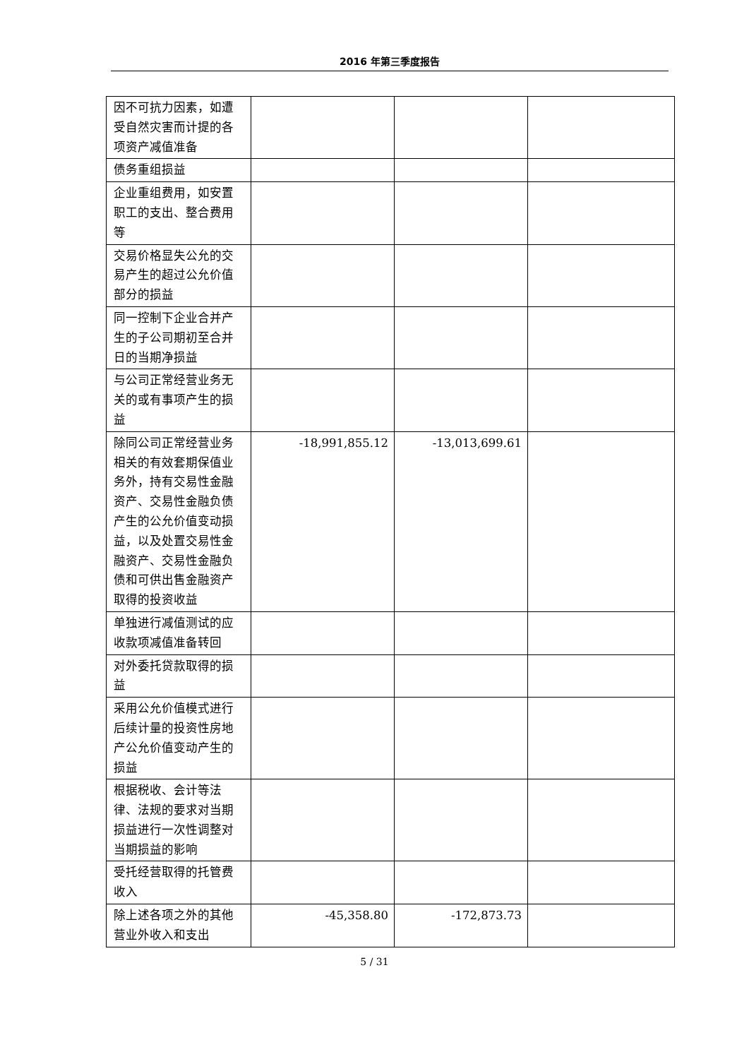2016 年第三季度报告
| 因不可抗力因素，如遭受自然灾害而计提的各项资产减值准备 | | | |
| 债务重组损益 | | | |
| 企业重组费用，如安置职工的支出、整合费用等 | | | |
| 交易价格显失公允的交易产生的超过公允价值部分的损益 | | | |
| 同一控制下企业合并产生的子公司期初至合并日的当期净损益 | | | |
| 与公司正常经营业务无关的或有事项产生的损益 | | | |
| 除同公司正常经营业务相关的有效套期保值业务外，持有交易性金融资产、交易性金融负债产生的公允价值变动损益，以及处置交易性金融资产、交易性金融负债和可供出售金融资产取得的投资收益 | -18,991,855.12 | -13,013,699.61 | |
| 单独进行减值测试的应收款项减值准备转回 | | | |
| 对外委托贷款取得的损益 | | | |
| 采用公允价值模式进行后续计量的投资性房地产公允价值变动产生的损益 | | | |
| 根据税收、会计等法律、法规的要求对当期损益进行一次性调整对当期损益的影响 | | | |
| 受托经营取得的托管费收入 | | | |
| 除上述各项之外的其他营业外收入和支出 | -45,358.80 | -172,873.73 | |
5 / 31